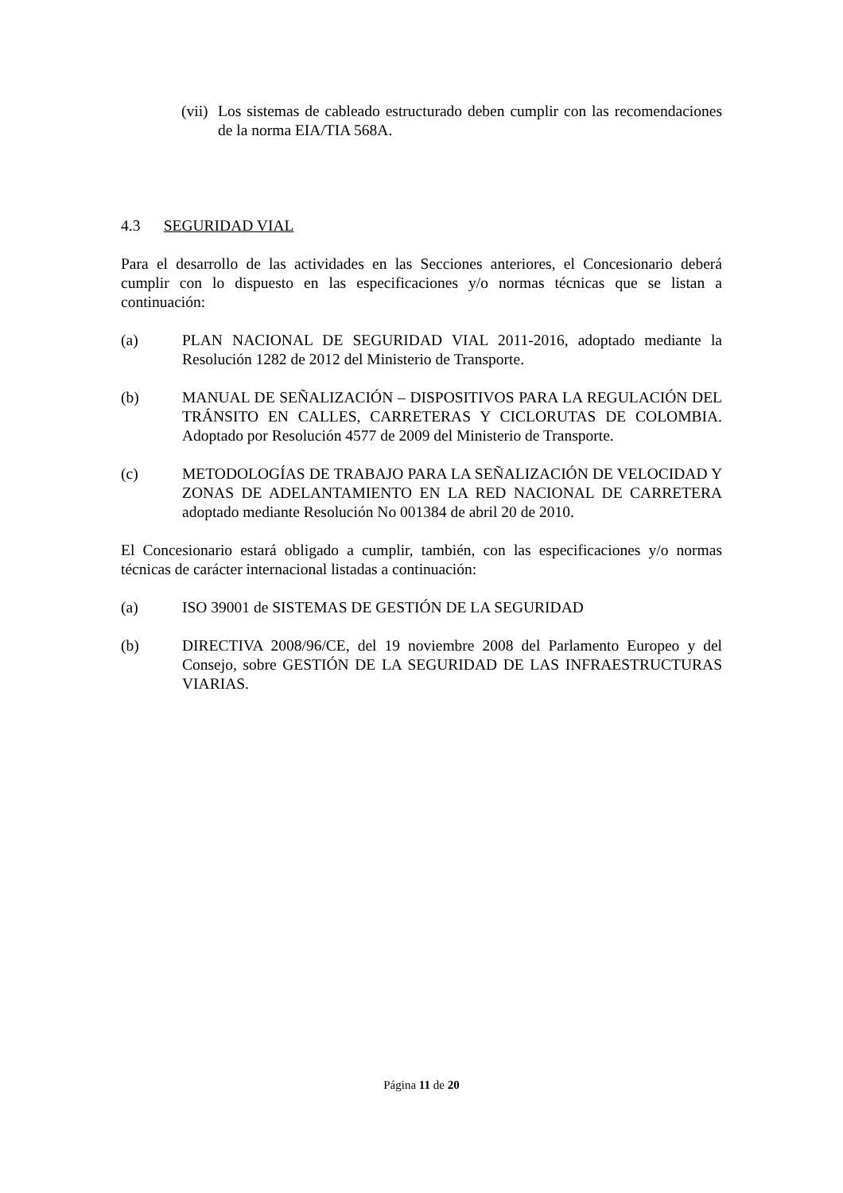(vii) Los sistemas de cableado estructurado deben cumplir con las recomendaciones de la norma EIA/TIA 568A.
4.3 SEGURIDAD VIAL
Para el desarrollo de las actividades en las Secciones anteriores, el Concesionario deberá cumplir con lo dispuesto en las especificaciones y/o normas técnicas que se listan a continuación:
(a) PLAN NACIONAL DE SEGURIDAD VIAL 2011-2016, adoptado mediante la Resolución 1282 de 2012 del Ministerio de Transporte.
(b) MANUAL DE SEÑALIZACIÓN – DISPOSITIVOS PARA LA REGULACIÓN DEL TRÁNSITO EN CALLES, CARRETERAS Y CICLORUTAS DE COLOMBIA. Adoptado por Resolución 4577 de 2009 del Ministerio de Transporte.
(c) METODOLOGÍAS DE TRABAJO PARA LA SEÑALIZACIÓN DE VELOCIDAD Y ZONAS DE ADELANTAMIENTO EN LA RED NACIONAL DE CARRETERA adoptado mediante Resolución No 001384 de abril 20 de 2010.
El Concesionario estará obligado a cumplir, también, con las especificaciones y/o normas técnicas de carácter internacional listadas a continuación:
(a) ISO 39001 de SISTEMAS DE GESTIÓN DE LA SEGURIDAD
(b) DIRECTIVA 2008/96/CE, del 19 noviembre 2008 del Parlamento Europeo y del Consejo, sobre GESTIÓN DE LA SEGURIDAD DE LAS INFRAESTRUCTURAS VIARIAS.
Página 11 de 20